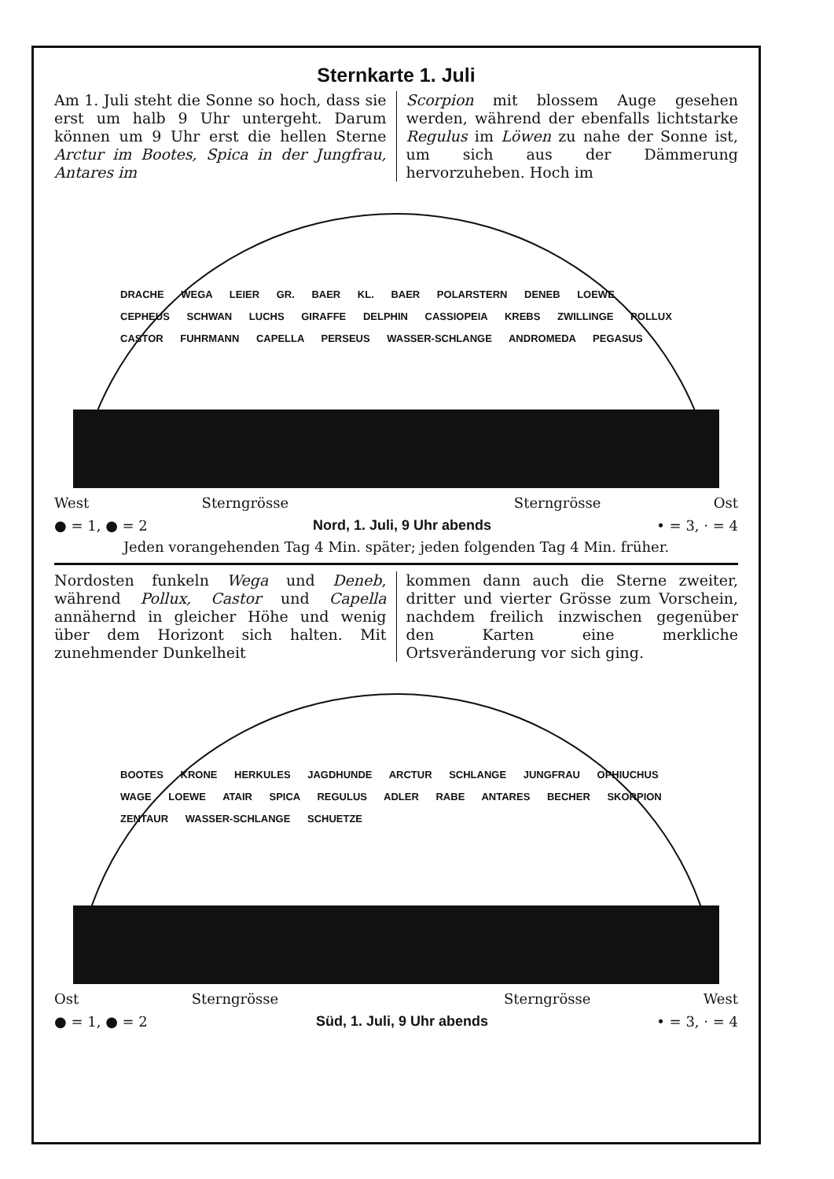Sternkarte 1. Juli
Am 1. Juli steht die Sonne so hoch, dass sie erst um halb 9 Uhr untergeht. Darum können um 9 Uhr erst die hellen Sterne Arctur im Bootes, Spica in der Jungfrau, Antares im
Scorpion mit blossem Auge gesehen werden, während der ebenfalls lichtstarke Regulus im Löwen zu nahe der Sonne ist, um sich aus der Dämmerung hervorzuheben. Hoch im
DRACHE WEGA LEIER GR. BAER KL. BAER POLARSTERN DENEB LOEWE CEPHEUS SCHWAN LUCHS GIRAFFE DELPHIN CASSIOPEIA KREBS ZWILLINGE POLLUX CASTOR FUHRMANN CAPELLA PERSEUS WASSER-SCHLANGE ANDROMEDA PEGASUS
West Sterngrösse Sterngrösse Ost
● = 1, ● = 2 Nord, 1. Juli, 9 Uhr abends • = 3, · = 4
Jeden vorangehenden Tag 4 Min. später; jeden folgenden Tag 4 Min. früher.
Nordosten funkeln Wega und Deneb, während Pollux, Castor und Capella annähernd in gleicher Höhe und wenig über dem Horizont sich halten. Mit zunehmender Dunkelheit
kommen dann auch die Sterne zweiter, dritter und vierter Grösse zum Vorschein, nachdem freilich inzwischen gegenüber den Karten eine merkliche Ortsveränderung vor sich ging.
BOOTES KRONE HERKULES JAGDHUNDE ARCTUR SCHLANGE JUNGFRAU OPHIUCHUS WAGE LOEWE ATAIR SPICA REGULUS ADLER RABE ANTARES BECHER SKORPION ZENTAUR WASSER-SCHLANGE SCHUETZE
Ost Sterngrösse Sterngrösse West
● = 1, ● = 2 Süd, 1. Juli, 9 Uhr abends • = 3, · = 4